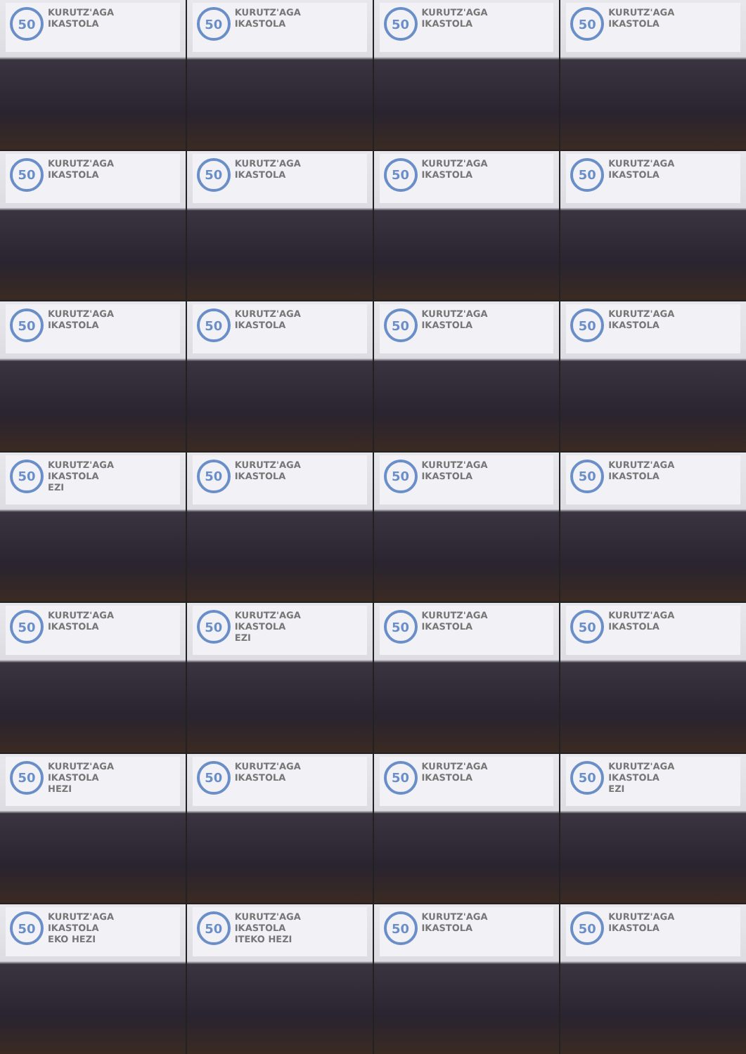50
KURUTZ'AGA
IKASTOLA
50
KURUTZ'AGA
IKASTOLA
50
KURUTZ'AGA
IKASTOLA
50
KURUTZ'AGA
IKASTOLA
50
KURUTZ'AGA
IKASTOLA
50
KURUTZ'AGA
IKASTOLA
50
KURUTZ'AGA
IKASTOLA
50
KURUTZ'AGA
IKASTOLA
50
KURUTZ'AGA
IKASTOLA
50
KURUTZ'AGA
IKASTOLA
50
KURUTZ'AGA
IKASTOLA
50
KURUTZ'AGA
IKASTOLA
50
KURUTZ'AGA
IKASTOLA
EZI
50
KURUTZ'AGA
IKASTOLA
50
KURUTZ'AGA
IKASTOLA
50
KURUTZ'AGA
IKASTOLA
50
KURUTZ'AGA
IKASTOLA
50
KURUTZ'AGA
IKASTOLA
EZI
50
KURUTZ'AGA
IKASTOLA
50
KURUTZ'AGA
IKASTOLA
50
KURUTZ'AGA
IKASTOLA
HEZI
50
KURUTZ'AGA
IKASTOLA
50
KURUTZ'AGA
IKASTOLA
50
KURUTZ'AGA
IKASTOLA
EZI
50
KURUTZ'AGA
IKASTOLA
EKO HEZI
50
KURUTZ'AGA
IKASTOLA
ITEKO HEZI
50
KURUTZ'AGA
IKASTOLA
50
KURUTZ'AGA
IKASTOLA